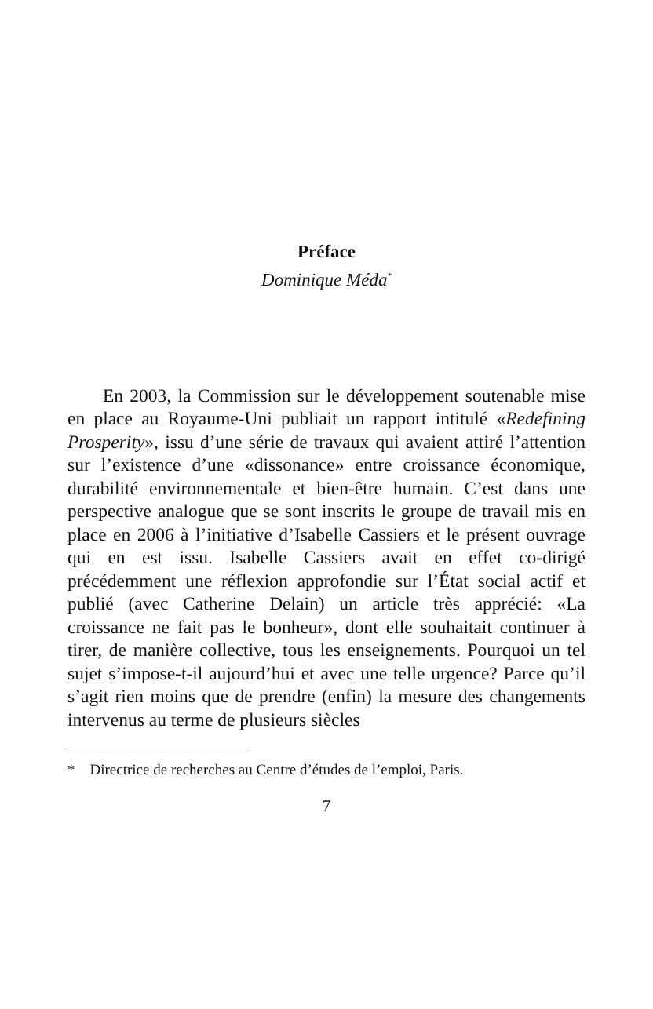Préface
Dominique Méda<sup>*</sup>
En 2003, la Commission sur le développement soutenable mise en place au Royaume-Uni publiait un rapport intitulé «Redefining Prosperity», issu d’une série de travaux qui avaient attiré l’attention sur l’existence d’une «dissonance» entre croissance économique, durabilité environnementale et bien-être humain. C’est dans une perspective analogue que se sont inscrits le groupe de travail mis en place en 2006 à l’initiative d’Isabelle Cassiers et le présent ouvrage qui en est issu. Isabelle Cassiers avait en effet co-dirigé précédemment une réflexion approfondie sur l’État social actif et publié (avec Catherine Delain) un article très apprécié: «La croissance ne fait pas le bonheur», dont elle souhaitait continuer à tirer, de manière collective, tous les enseignements. Pourquoi un tel sujet s’impose-t-il aujourd’hui et avec une telle urgence? Parce qu’il s’agit rien moins que de prendre (enfin) la mesure des changements intervenus au terme de plusieurs siècles
* Directrice de recherches au Centre d’études de l’emploi, Paris.
7